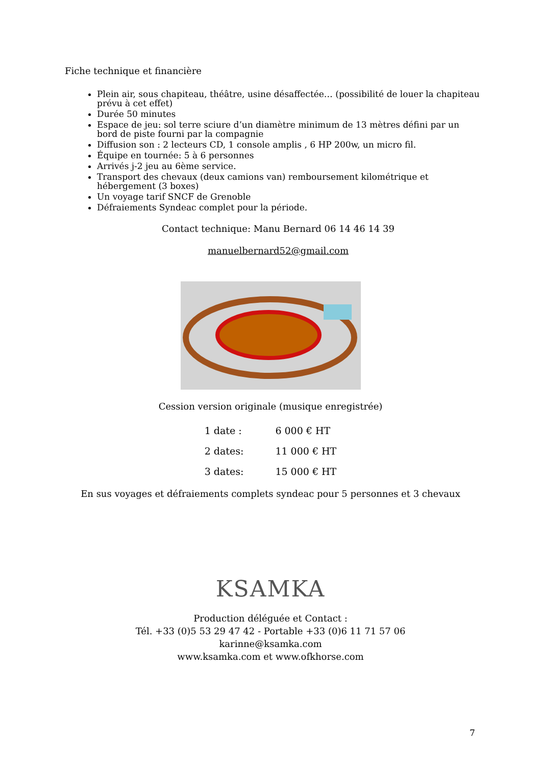Fiche technique et financière
Plein air, sous chapiteau, théâtre, usine désaffectée… (possibilité de louer la chapiteau prévu à cet effet)
Durée 50 minutes
Espace de jeu: sol terre sciure d’un diamètre minimum de 13 mètres défini par un bord de piste fourni par la compagnie
Diffusion son : 2 lecteurs CD, 1 console amplis , 6 HP 200w, un micro fil.
Équipe en tournée: 5 à 6 personnes
Arrivés j-2 jeu au 6ème service.
Transport des chevaux (deux camions van) remboursement kilométrique et hébergement (3 boxes)
Un voyage tarif SNCF de Grenoble
Défraiements Syndeac complet pour la période.
Contact technique: Manu Bernard 06 14 46 14 39
manuelbernard52@gmail.com
Cession version originale (musique enregistrée)
| 1 date : | 6 000 € HT |
| 2 dates: | 11 000 € HT |
| 3 dates: | 15 000 € HT |
En sus voyages et défraiements complets syndeac pour 5 personnes et 3 chevaux
KSAMKA
Production déléguée et Contact :
Tél. +33 (0)5 53 29 47 42 - Portable +33 (0)6 11 71 57 06
karinne@ksamka.com
www.ksamka.com et www.ofkhorse.com
7